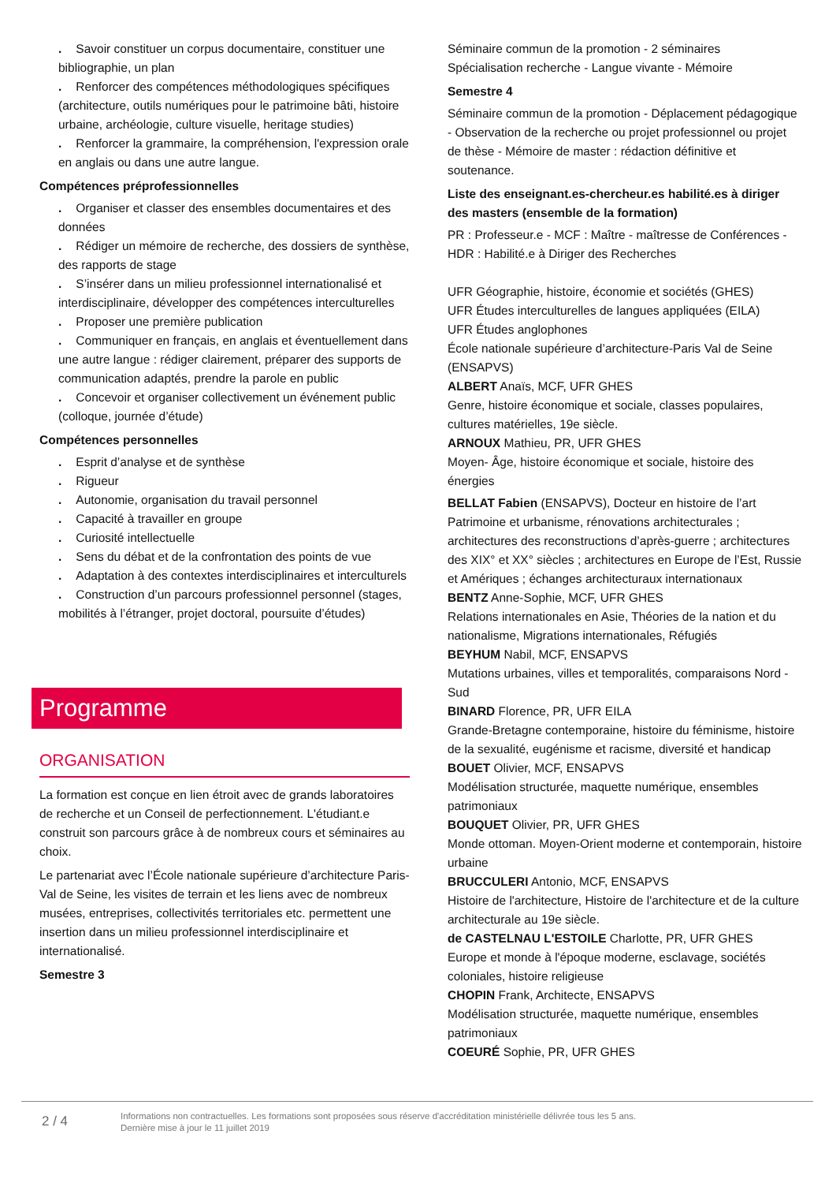. Savoir constituer un corpus documentaire, constituer une bibliographie, un plan
. Renforcer des compétences méthodologiques spécifiques (architecture, outils numériques pour le patrimoine bâti, histoire urbaine, archéologie, culture visuelle, heritage studies)
. Renforcer la grammaire, la compréhension, l'expression orale en anglais ou dans une autre langue.
Compétences préprofessionnelles
. Organiser et classer des ensembles documentaires et des données
. Rédiger un mémoire de recherche, des dossiers de synthèse, des rapports de stage
. S’insérer dans un milieu professionnel internationalisé et interdisciplinaire, développer des compétences interculturelles
. Proposer une première publication
. Communiquer en français, en anglais et éventuellement dans une autre langue : rédiger clairement, préparer des supports de communication adaptés, prendre la parole en public
. Concevoir et organiser collectivement un événement public (colloque, journée d’étude)
Compétences personnelles
. Esprit d’analyse et de synthèse
. Rigueur
. Autonomie, organisation du travail personnel
. Capacité à travailler en groupe
. Curiosité intellectuelle
. Sens du débat et de la confrontation des points de vue
. Adaptation à des contextes interdisciplinaires et interculturels
. Construction d’un parcours professionnel personnel (stages, mobilités à l’étranger, projet doctoral, poursuite d’études)
Programme
ORGANISATION
La formation est conçue en lien étroit avec de grands laboratoires de recherche et un Conseil de perfectionnement. L'étudiant.e construit son parcours grâce à de nombreux cours et séminaires au choix.
Le partenariat avec l’École nationale supérieure d’architecture Paris-Val de Seine, les visites de terrain et les liens avec de nombreux musées, entreprises, collectivités territoriales etc. permettent une insertion dans un milieu professionnel interdisciplinaire et internationalisé.
Semestre 3
Séminaire commun de la promotion - 2 séminaires
Spécialisation recherche - Langue vivante - Mémoire
Semestre 4
Séminaire commun de la promotion - Déplacement pédagogique - Observation de la recherche ou projet professionnel ou projet de thèse - Mémoire de master : rédaction définitive et soutenance.
Liste des enseignant.es-chercheur.es habilité.es à diriger des masters (ensemble de la formation)
PR : Professeur.e - MCF : Maître - maîtresse de Conférences - HDR : Habilité.e à Diriger des Recherches
UFR Géographie, histoire, économie et sociétés (GHES)
UFR Études interculturelles de langues appliquées (EILA)
UFR Études anglophones
École nationale supérieure d’architecture-Paris Val de Seine (ENSAPVS)
ALBERT Anaïs, MCF, UFR GHES
Genre, histoire économique et sociale, classes populaires, cultures matérielles, 19e siècle.
ARNOUX Mathieu, PR, UFR GHES
Moyen- Âge, histoire économique et sociale, histoire des énergies
BELLAT Fabien (ENSAPVS), Docteur en histoire de l’art
Patrimoine et urbanisme, rénovations architecturales ; architectures des reconstructions d’après-guerre ; architectures des XIX° et XX° siècles ; architectures en Europe de l’Est, Russie et Amériques ; échanges architecturaux internationaux
BENTZ Anne-Sophie, MCF, UFR GHES
Relations internationales en Asie, Théories de la nation et du nationalisme, Migrations internationales, Réfugiés
BEYHUM Nabil, MCF, ENSAPVS
Mutations urbaines, villes et temporalités, comparaisons Nord - Sud
BINARD Florence, PR, UFR EILA
Grande-Bretagne contemporaine, histoire du féminisme, histoire de la sexualité, eugénisme et racisme, diversité et handicap
BOUET Olivier, MCF, ENSAPVS
Modélisation structurée, maquette numérique, ensembles patrimoniaux
BOUQUET Olivier, PR, UFR GHES
Monde ottoman. Moyen-Orient moderne et contemporain, histoire urbaine
BRUCCULERI Antonio, MCF, ENSAPVS
Histoire de l'architecture, Histoire de l'architecture et de la culture architecturale au 19e siècle.
de CASTELNAU L'ESTOILE Charlotte, PR, UFR GHES
Europe et monde à l'époque moderne, esclavage, sociétés coloniales, histoire religieuse
CHOPIN Frank, Architecte, ENSAPVS
Modélisation structurée, maquette numérique, ensembles patrimoniaux
COEURÉ Sophie, PR, UFR GHES
2 / 4
Informations non contractuelles. Les formations sont proposées sous réserve d'accréditation ministérielle délivrée tous les 5 ans.
Dernière mise à jour le 11 juillet 2019